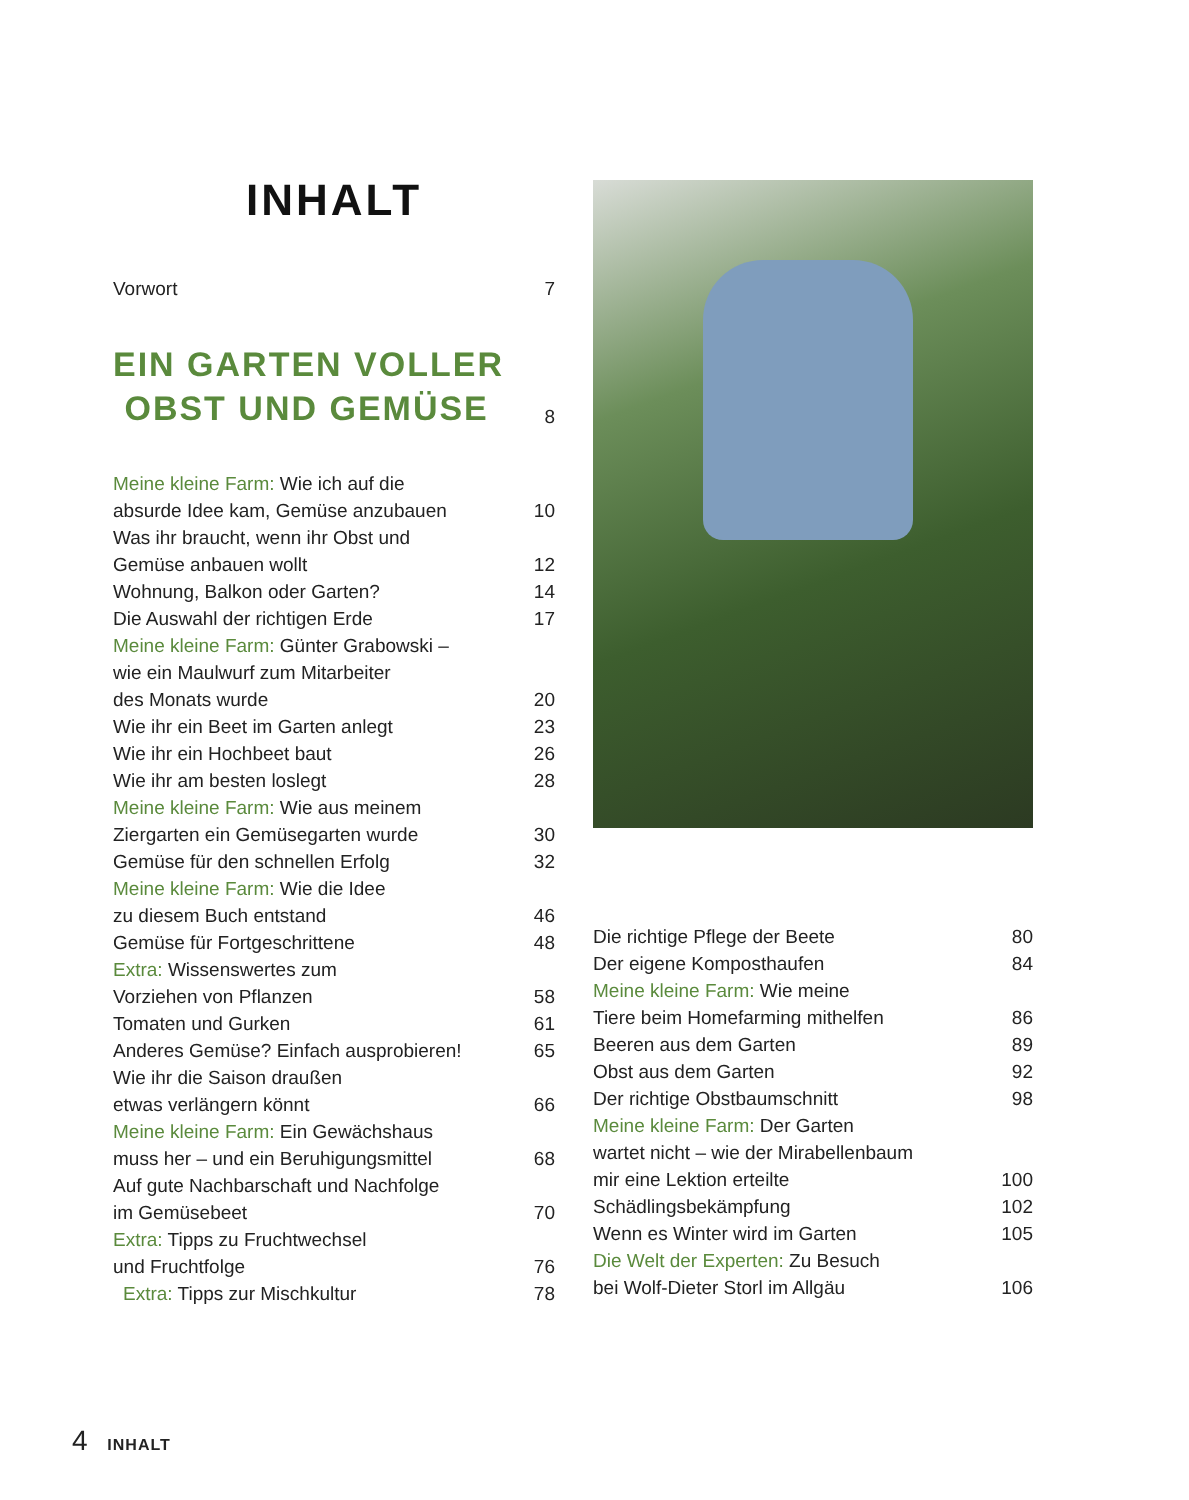INHALT
Vorwort 7
EIN GARTEN VOLLER
OBST UND GEMÜSE
8
Meine kleine Farm: Wie ich auf die
absurde Idee kam, Gemüse anzubauen
10
Was ihr braucht, wenn ihr Obst und
Gemüse anbauen wollt
12
Wohnung, Balkon oder Garten? 14
Die Auswahl der richtigen Erde 17
Meine kleine Farm: Günter Grabowski –
wie ein Maulwurf zum Mitarbeiter
des Monats wurde
20
Wie ihr ein Beet im Garten anlegt 23
Wie ihr ein Hochbeet baut 26
Wie ihr am besten loslegt 28
Meine kleine Farm: Wie aus meinem
Ziergarten ein Gemüsegarten wurde
30
Gemüse für den schnellen Erfolg 32
Meine kleine Farm: Wie die Idee
zu diesem Buch entstand
46
Gemüse für Fortgeschrittene 48
Extra: Wissenswertes zum
Vorziehen von Pflanzen
58
Tomaten und Gurken 61
Anderes Gemüse? Einfach ausprobieren! 65
Wie ihr die Saison draußen
etwas verlängern könnt
66
Meine kleine Farm: Ein Gewächshaus
muss her – und ein Beruhigungsmittel
68
Auf gute Nachbarschaft und Nachfolge
im Gemüsebeet
70
Extra: Tipps zu Fruchtwechsel
und Fruchtfolge
76
Extra: Tipps zur Mischkultur 78
Die richtige Pflege der Beete 80
Der eigene Komposthaufen 84
Meine kleine Farm: Wie meine
Tiere beim Homefarming mithelfen
86
Beeren aus dem Garten 89
Obst aus dem Garten 92
Der richtige Obstbaumschnitt 98
Meine kleine Farm: Der Garten
wartet nicht – wie der Mirabellenbaum
mir eine Lektion erteilte
100
Schädlingsbekämpfung 102
Wenn es Winter wird im Garten 105
Die Welt der Experten: Zu Besuch
bei Wolf-Dieter Storl im Allgäu
106
4 INHALT